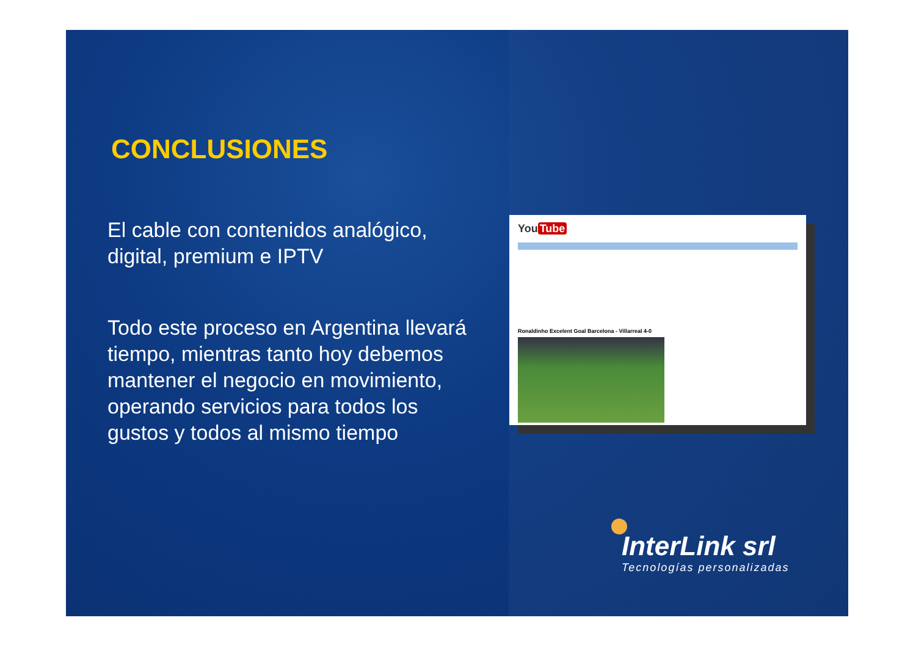CONCLUSIONES
El cable con contenidos analógico, digital, premium e IPTV
Todo este proceso en Argentina llevará tiempo, mientras tanto hoy debemos mantener el negocio en movimiento, operando servicios para todos los gustos y todos al mismo tiempo
You Tube
Ronaldinho Excelent Goal Barcelona - Villarreal 4-0
InterLink srl
Tecnologías personalizadas